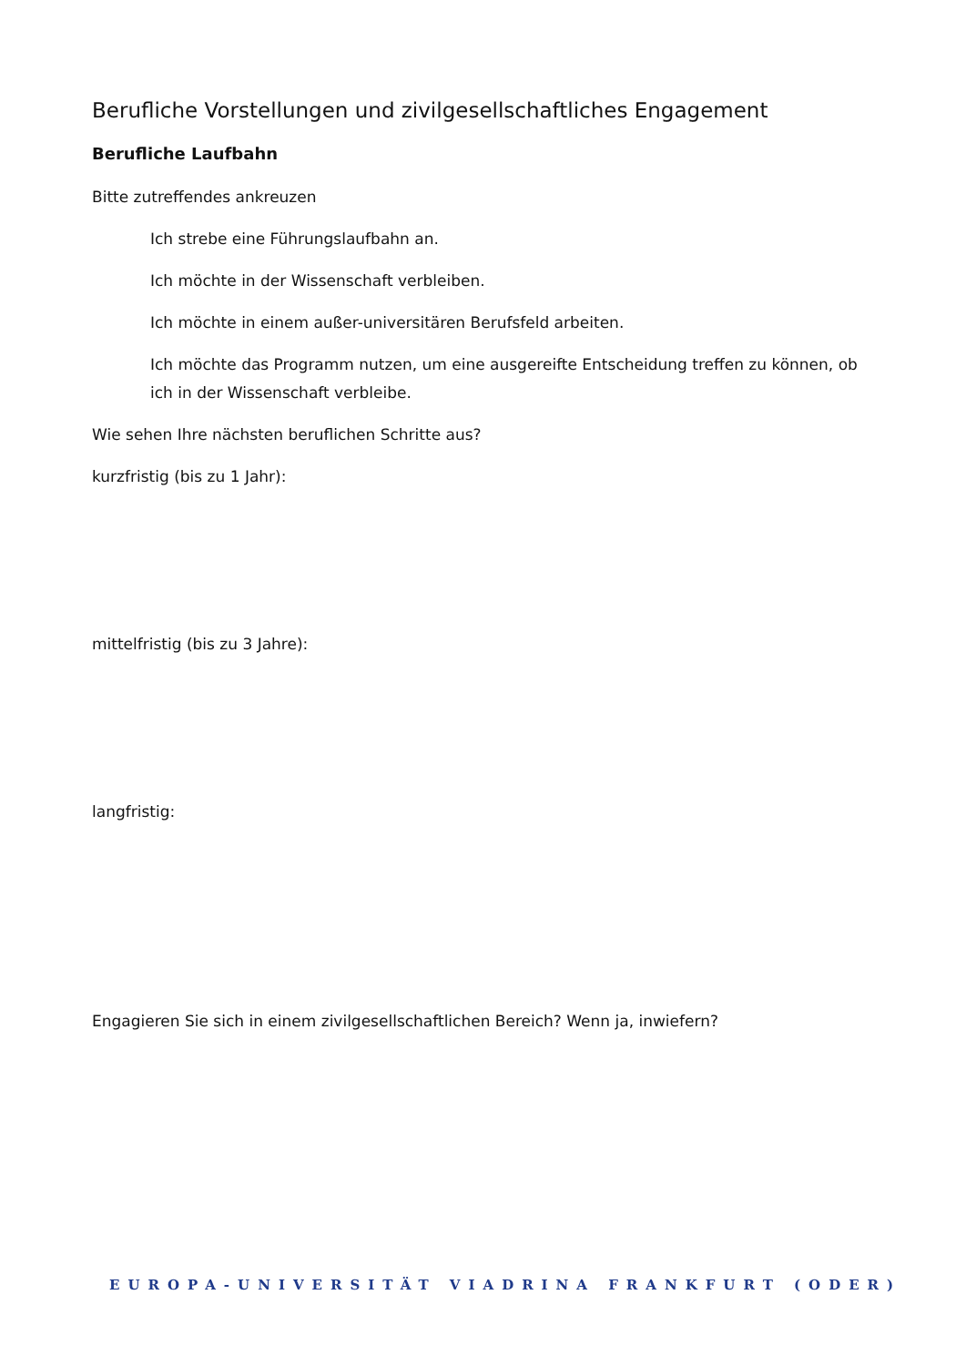Berufliche Vorstellungen und zivilgesellschaftliches Engagement
Berufliche Laufbahn
Bitte zutreffendes ankreuzen
Ich strebe eine Führungslaufbahn an.
Ich möchte in der Wissenschaft verbleiben.
Ich möchte in einem außer-universitären Berufsfeld arbeiten.
Ich möchte das Programm nutzen, um eine ausgereifte Entscheidung treffen zu können, ob ich in der Wissenschaft verbleibe.
Wie sehen Ihre nächsten beruflichen Schritte aus?
kurzfristig (bis zu 1 Jahr):
mittelfristig (bis zu 3 Jahre):
langfristig:
Engagieren Sie sich in einem zivilgesellschaftlichen Bereich? Wenn ja, inwiefern?
EUROPA-UNIVERSITÄT VIADRINA FRANKFURT (ODER)